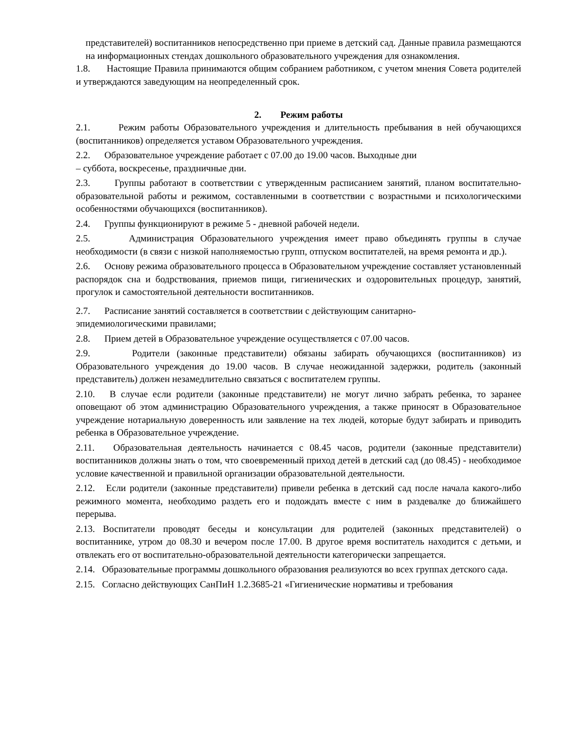представителей) воспитанников непосредственно при приеме в детский сад. Данные правила размещаются на информационных стендах дошкольного образовательного учреждения для ознакомления.
1.8. Настоящие Правила принимаются общим собранием работником, с учетом мнения Совета родителей и утверждаются заведующим на неопределенный срок.
2. Режим работы
2.1. Режим работы Образовательного учреждения и длительность пребывания в ней обучающихся (воспитанников) определяется уставом Образовательного учреждения.
2.2. Образовательное учреждение работает с 07.00 до 19.00 часов. Выходные дни
– суббота, воскресенье, праздничные дни.
2.3. Группы работают в соответствии с утвержденным расписанием занятий, планом воспитательно-образовательной работы и режимом, составленными в соответствии с возрастными и психологическими особенностями обучающихся (воспитанников).
2.4. Группы функционируют в режиме 5 - дневной рабочей недели.
2.5. Администрация Образовательного учреждения имеет право объединять группы в случае необходимости (в связи с низкой наполняемостью групп, отпуском воспитателей, на время ремонта и др.).
2.6. Основу режима образовательного процесса в Образовательном учреждение составляет установленный распорядок сна и бодрствования, приемов пищи, гигиенических и оздоровительных процедур, занятий, прогулок и самостоятельной деятельности воспитанников.
2.7. Расписание занятий составляется в соответствии с действующим санитарно-
эпидемиологическими правилами;
2.8. Прием детей в Образовательное учреждение осуществляется с 07.00 часов.
2.9. Родители (законные представители) обязаны забирать обучающихся (воспитанников) из Образовательного учреждения до 19.00 часов. В случае неожиданной задержки, родитель (законный представитель) должен незамедлительно связаться с воспитателем группы.
2.10. В случае если родители (законные представители) не могут лично забрать ребенка, то заранее оповещают об этом администрацию Образовательного учреждения, а также приносят в Образовательное учреждение нотариальную доверенность или заявление на тех людей, которые будут забирать и приводить ребенка в Образовательное учреждение.
2.11. Образовательная деятельность начинается с 08.45 часов, родители (законные представители) воспитанников должны знать о том, что своевременный приход детей в детский сад (до 08.45) - необходимое условие качественной и правильной организации образовательной деятельности.
2.12. Если родители (законные представители) привели ребенка в детский сад после начала какого-либо режимного момента, необходимо раздеть его и подождать вместе с ним в раздевалке до ближайшего перерыва.
2.13. Воспитатели проводят беседы и консультации для родителей (законных представителей) о воспитаннике, утром до 08.30 и вечером после 17.00. В другое время воспитатель находится с детьми, и отвлекать его от воспитательно-образовательной деятельности категорически запрещается.
2.14. Образовательные программы дошкольного образования реализуются во всех группах детского сада.
2.15. Согласно действующих СанПиН 1.2.3685-21 «Гигиенические нормативы и требования